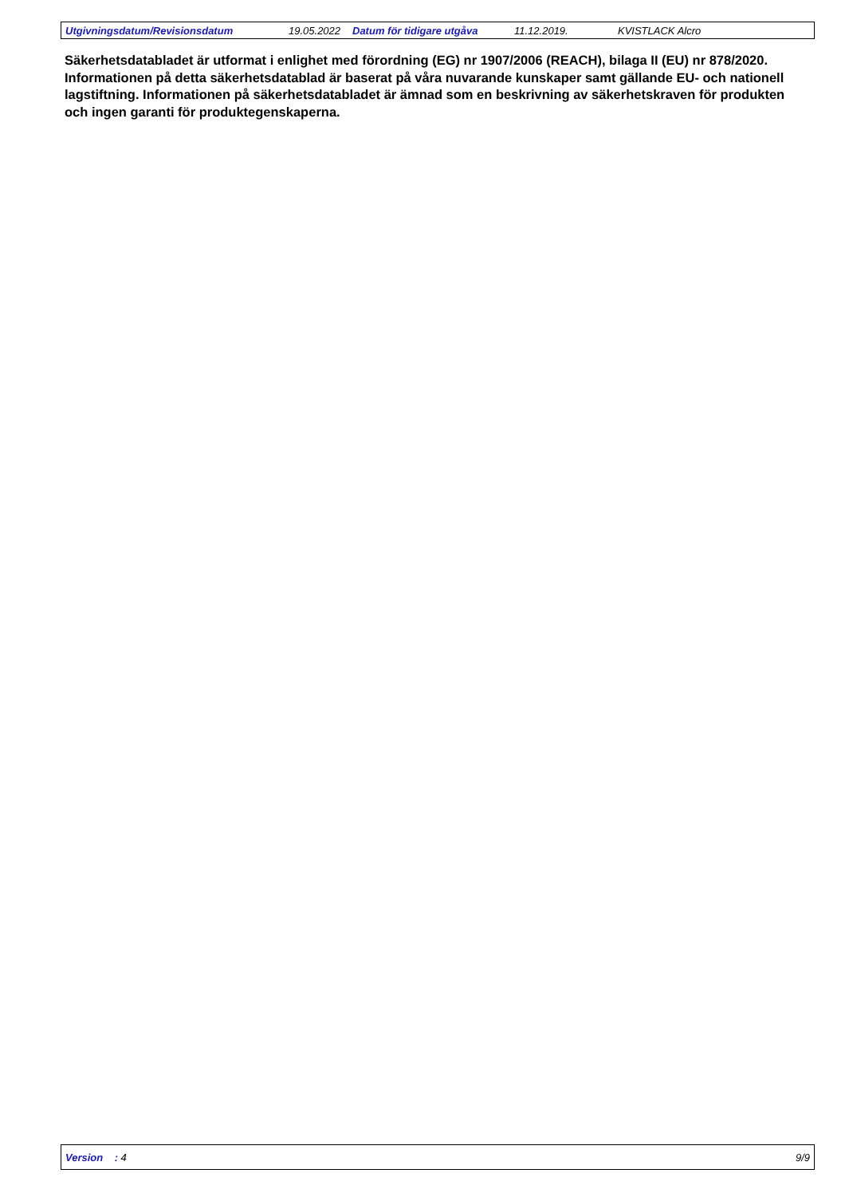Utgivningsdatum/Revisionsdatum 19.05.2022 Datum för tidigare utgåva 11.12.2019. KVISTLACK Alcro
Säkerhetsdatabladet är utformat i enlighet med förordning (EG) nr 1907/2006 (REACH), bilaga II (EU) nr 878/2020. Informationen på detta säkerhetsdatablad är baserat på våra nuvarande kunskaper samt gällande EU- och nationell lagstiftning. Informationen på säkerhetsdatabladet är ämnad som en beskrivning av säkerhetskraven för produkten och ingen garanti för produktegenskaperna.
Version : 4 9/9